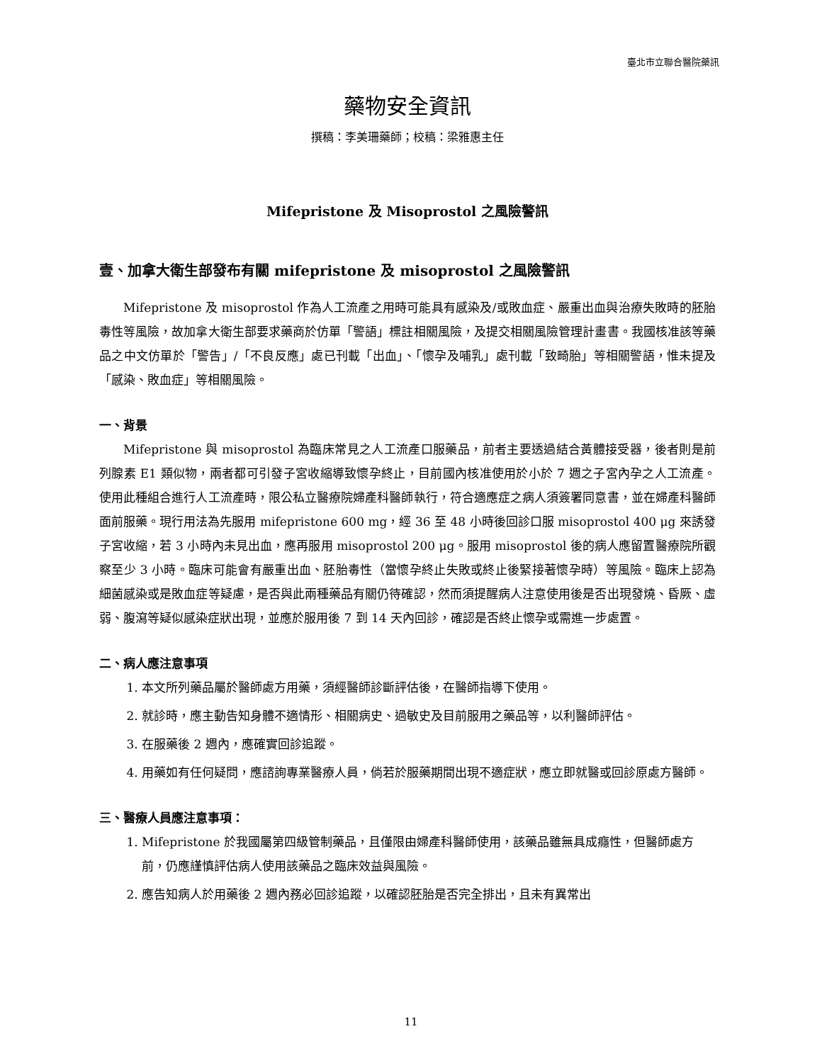臺北市立聯合醫院藥訊
藥物安全資訊
撰稿：李美珊藥師；校稿：梁雅惠主任
Mifepristone 及 Misoprostol 之風險警訊
壹、加拿大衛生部發布有關 mifepristone 及 misoprostol 之風險警訊
Mifepristone 及 misoprostol 作為人工流產之用時可能具有感染及/或敗血症、嚴重出血與治療失敗時的胚胎毒性等風險，故加拿大衛生部要求藥商於仿單「警語」標註相關風險，及提交相關風險管理計畫書。我國核准該等藥品之中文仿單於「警告」/「不良反應」處已刊載「出血」、「懷孕及哺乳」處刊載「致畸胎」等相關警語，惟未提及「感染、敗血症」等相關風險。
一、背景
Mifepristone 與 misoprostol 為臨床常見之人工流產口服藥品，前者主要透過結合黃體接受器，後者則是前列腺素 E1 類似物，兩者都可引發子宮收縮導致懷孕終止，目前國內核准使用於小於 7 週之子宮內孕之人工流產。使用此種組合進行人工流產時，限公私立醫療院婦產科醫師執行，符合適應症之病人須簽署同意書，並在婦產科醫師面前服藥。現行用法為先服用 mifepristone 600 mg，經 36 至 48 小時後回診口服 misoprostol 400 μg 來誘發子宮收縮，若 3 小時內未見出血，應再服用 misoprostol 200 μg。服用 misoprostol 後的病人應留置醫療院所觀察至少 3 小時。臨床可能會有嚴重出血、胚胎毒性（當懷孕終止失敗或終止後緊接著懷孕時）等風險。臨床上認為細菌感染或是敗血症等疑慮，是否與此兩種藥品有關仍待確認，然而須提醒病人注意使用後是否出現發燒、昏厥、虛弱、腹瀉等疑似感染症狀出現，並應於服用後 7 到 14 天內回診，確認是否終止懷孕或需進一步處置。
二、病人應注意事項
1. 本文所列藥品屬於醫師處方用藥，須經醫師診斷評估後，在醫師指導下使用。
2. 就診時，應主動告知身體不適情形、相關病史、過敏史及目前服用之藥品等，以利醫師評估。
3. 在服藥後 2 週內，應確實回診追蹤。
4. 用藥如有任何疑問，應諮詢專業醫療人員，倘若於服藥期間出現不適症狀，應立即就醫或回診原處方醫師。
三、醫療人員應注意事項：
1. Mifepristone 於我國屬第四級管制藥品，且僅限由婦產科醫師使用，該藥品雖無具成癮性，但醫師處方前，仍應謹慎評估病人使用該藥品之臨床效益與風險。
2. 應告知病人於用藥後 2 週內務必回診追蹤，以確認胚胎是否完全排出，且未有異常出
11